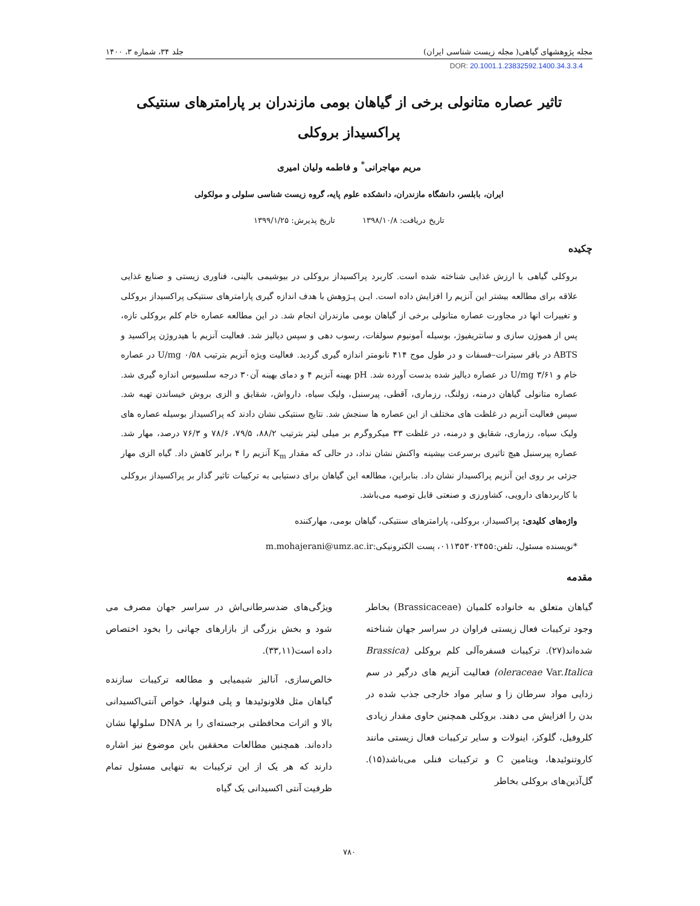مجله پژوهشهای گیاهی( مجله زیست شناسی ایران) جلد ۳۴، شماره ۳، ۱۴۰۰
DOR: 20.1001.1.23832592.1400.34.3.3.4
تاثیر عصاره متانولی برخی از گیاهان بومی مازندران بر پارامترهای سنتیکی پراکسیداز بروکلی
مریم مهاجرانی<sup>*</sup> و فاطمه ولیان امیری
ایران، بابلسر، دانشگاه مازندران، دانشکده علوم پایه، گروه زیست شناسی سلولی و مولکولی
تاریخ دریافت: ۱۳۹۸/۱۰/۸ تاریخ پذیرش: ۱۳۹۹/۱/۲۵
چکیده
بروکلی گیاهی با ارزش غذایی شناخته شده است. کاربرد پراکسیداز بروکلی در بیوشیمی بالینی، فناوری زیستی و صنایع غذایی علاقه برای مطالعه بیشتر این آنزیم را افزایش داده است. ایـن پـژوهش با هدف اندازه گیری پارامترهای سنتیکی پراکسیداز بروکلی و تغییرات انها در مجاورت عصاره متانولی برخی از گیاهان بومی مازندران انجام شد. در این مطالعه عصاره خام کلم بروکلی تازه، پس از هموژن سازی و سانتریفیوژ، بوسیله آمونیوم سولفات، رسوب دهی و سپس دیالیز شد. فعالیت آنزیم با هیدروژن پراکسید و ABTS در بافر سیترات–فسفات و در طول موج ۴۱۴ نانومتر اندازه گیری گردید. فعالیت ویژه آنزیم بترتیب U/mg ۰/۵۸ در عصاره خام و U/mg ۳/۶۱ در عصاره دیالیز شده بدست آورده شد. pH بهینه آنزیم ۴ و دمای بهینه آن۳۰ درجه سلسیوس اندازه گیری شد. عصاره متانولی گیاهان درمنه، زولنگ، رزماری، آقطی، پیرسنبل، ولیک سیاه، دارواش، شقایق و الزی بروش خیساندن تهیه شد. سپس فعالیت آنزیم در غلظت های مختلف از این عصاره ها سنجش شد. نتایج سنتیکی نشان دادند که پراکسیداز بوسیله عصاره های ولیک سیاه، رزماری، شقایق و درمنه، در غلظت ۳۳ میکروگرم بر میلی لیتر بترتیب ۸۸/۲، ۷۹/۵، ۷۸/۶ و ۷۶/۳ درصد، مهار شد. عصاره پیرسنبل هیچ تاثیری برسرعت بیشینه واکنش نشان نداد، در حالی که مقدار K<sub>m</sub> آنزیم را ۴ برابر کاهش داد. گیاه الزی مهار جزئی بر روی این آنزیم پراکسیداز نشان داد. بنابراین، مطالعه این گیاهان برای دستیابی به ترکیبات تاثیر گذار بر پراکسیداز بروکلی با کاربردهای دارویی، کشاورزی و صنعتی قابل توصیه می‌باشد.
واژه‌های کلیدی: پراکسیداز، بروکلی، پارامترهای سنتیکی، گیاهان بومی، مهارکننده
*نویسنده مسئول، تلفن:۰۱۱۳۵۳۰۲۴۵۵، پست الکترونیکی:m.mohajerani@umz.ac.ir
مقدمه
گیاهان متعلق به خانواده کلمیان (Brassicaceae) بخاطر وجود ترکیبات فعال زیستی فراوان در سراسر جهان شناخته شده‌اند(۲۷). ترکیبات فسفره‌آلی کلم بروکلی (Brassica oleraceae Var.Italica) فعالیت آنزیم های درگیر در سم زدایی مواد سرطان زا و سایر مواد خارجی جذب شده در بدن را افزایش می دهند. بروکلی همچنین حاوی مقدار زیادی کلروفیل، گلوکز، اینولات و سایر ترکیبات فعال زیستی مانند کاروتنوئیدها، ویتامین C و ترکیبات فنلی می‌باشد(۱۵). گل‌آذین‌های بروکلی بخاطر
ویژگی‌های ضدسرطانی‌اش در سراسر جهان مصرف می شود و بخش بزرگی از بازارهای جهانی را بخود اختصاص داده است(۳۳,۱۱).
خالص‌سازی، آنالیز شیمیایی و مطالعه ترکیبات سازنده گیاهان مثل فلاونوئیدها و پلی فنولها، خواص آنتی‌اکسیدانی بالا و اثرات محافظتی برجسته‌ای را بر DNA سلولها نشان داده‌اند. همچنین مطالعات محققین باین موضوع نیز اشاره دارند که هر یک از این ترکیبات به تنهایی مسئول تمام ظرفیت آنتی اکسیدانی یک گیاه
۷۸۰